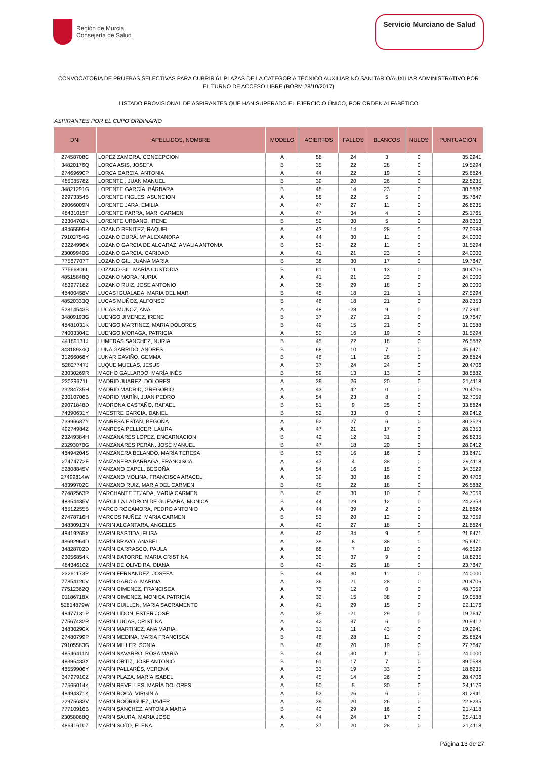Región de Murcia
Consejería de Salud
Servicio Murciano de Salud
CONVOCATORIA DE PRUEBAS SELECTIVAS PARA CUBRIR 61 PLAZAS DE LA CATEGORÍA TÉCNICO AUXILIAR NO SANITARIO/AUXILIAR ADMINISTRATIVO POR EL TURNO DE ACCESO LIBRE (BORM 28/10/2017)
LISTADO PROVISIONAL DE ASPIRANTES QUE HAN SUPERADO EL EJERCICIO ÚNICO, POR ORDEN ALFABÉTICO
ASPIRANTES POR EL CUPO ORDINARIO
| DNI | APELLIDOS, NOMBRE | MODELO | ACIERTOS | FALLOS | BLANCOS | NULOS | PUNTUACIÓN |
| --- | --- | --- | --- | --- | --- | --- | --- |
| 27458708C | LOPEZ ZAMORA, CONCEPCION | A | 58 | 24 | 3 | 0 | 35,2941 |
| 34820176Q | LORCA ASIS, JOSEFA | B | 35 | 22 | 28 | 0 | 19,5294 |
| 27469690P | LORCA GARCIA, ANTONIA | A | 44 | 22 | 19 | 0 | 25,8824 |
| 48508578Z | LORENTE , JUAN MANUEL | B | 39 | 20 | 26 | 0 | 22,8235 |
| 34821291G | LORENTE GARCÍA, BÁRBARA | B | 48 | 14 | 23 | 0 | 30,5882 |
| 22973354B | LORENTE INGLES, ASUNCION | A | 58 | 22 | 5 | 0 | 35,7647 |
| 29066009N | LORENTE JARA, EMILIA | A | 47 | 27 | 11 | 0 | 26,8235 |
| 48431015F | LORENTE PARRA, MARI CARMEN | A | 47 | 34 | 4 | 0 | 25,1765 |
| 23304702K | LORENTE URBANO, IRENE | B | 50 | 30 | 5 | 0 | 28,2353 |
| 48465595H | LOZANO BENITEZ, RAQUEL | A | 43 | 14 | 28 | 0 | 27,0588 |
| 79102754G | LOZANO DURÁ, Mª ALEXANDRA | A | 44 | 30 | 11 | 0 | 24,0000 |
| 23224996X | LOZANO GARCIA DE ALCARAZ, AMALIA ANTONIA | B | 52 | 22 | 11 | 0 | 31,5294 |
| 23009940G | LOZANO GARCIA, CARIDAD | A | 41 | 21 | 23 | 0 | 24,0000 |
| 77567707T | LOZANO GIL, JUANA MARIA | B | 38 | 30 | 17 | 0 | 19,7647 |
| 77566806L | LOZANO GIL, MARÍA CUSTODIA | B | 61 | 11 | 13 | 0 | 40,4706 |
| 48515848Q | LOZANO MORA, NURIA | A | 41 | 21 | 23 | 0 | 24,0000 |
| 48397718Z | LOZANO RUIZ, JOSE ANTONIO | A | 38 | 29 | 18 | 0 | 20,0000 |
| 48400458V | LUCAS IGUALADA, MARIA DEL MAR | B | 45 | 18 | 21 | 1 | 27,5294 |
| 48520333Q | LUCAS MUÑOZ, ALFONSO | B | 46 | 18 | 21 | 0 | 28,2353 |
| 52814543B | LUCAS MUÑOZ, ANA | A | 48 | 28 | 9 | 0 | 27,2941 |
| 34809193G | LUENGO JIMENEZ, IRENE | B | 37 | 27 | 21 | 0 | 19,7647 |
| 48481031K | LUENGO MARTINEZ, MARIA DOLORES | B | 49 | 15 | 21 | 0 | 31,0588 |
| 74003304E | LUENGO MORAGA, PATRICIA | A | 50 | 16 | 19 | 0 | 31,5294 |
| 44189131J | LUMERAS SANCHEZ, NURIA | B | 45 | 22 | 18 | 0 | 26,5882 |
| 34818934Q | LUNA GARRIDO, ANDRES | B | 68 | 10 | 7 | 0 | 45,6471 |
| 31266068Y | LUNAR GAVIÑO, GEMMA | B | 46 | 11 | 28 | 0 | 29,8824 |
| 52827747J | LUQUE MUELAS, JESUS | A | 37 | 24 | 24 | 0 | 20,4706 |
| 23030269R | MACHO GALLARDO, MARÍA INÉS | B | 59 | 13 | 13 | 0 | 38,5882 |
| 23039671L | MADRID JUAREZ, DOLORES | A | 39 | 26 | 20 | 0 | 21,4118 |
| 23284735H | MADRID MADRID, GREGORIO | A | 43 | 42 | 0 | 0 | 20,4706 |
| 23010706B | MADRID MARÍN, JUAN PEDRO | A | 54 | 23 | 8 | 0 | 32,7059 |
| 29071848D | MADRONA CASTAÑO, RAFAEL | B | 51 | 9 | 25 | 0 | 33,8824 |
| 74390631Y | MAESTRE GARCIA, DANIEL | B | 52 | 33 | 0 | 0 | 28,9412 |
| 73996687Y | MANRESA ESTAÑ, BEGOÑA | A | 52 | 27 | 6 | 0 | 30,3529 |
| 49274984Z | MANRESA PELLICER, LAURA | A | 47 | 21 | 17 | 0 | 28,2353 |
| 23249384H | MANZANARES LOPEZ, ENCARNACION | B | 42 | 12 | 31 | 0 | 26,8235 |
| 23293070G | MANZANARES PERAN, JOSE MANUEL | B | 47 | 18 | 20 | 0 | 28,9412 |
| 48494204S | MANZANERA BELANDO, MARÍA TERESA | B | 53 | 16 | 16 | 0 | 33,6471 |
| 27474772F | MANZANERA PÁRRAGA, FRANCISCA | A | 43 | 4 | 38 | 0 | 29,4118 |
| 52808845V | MANZANO CAPEL, BEGOÑA | A | 54 | 16 | 15 | 0 | 34,3529 |
| 27499814W | MANZANO MOLINA, FRANCISCA ARACELI | A | 39 | 30 | 16 | 0 | 20,4706 |
| 48399702C | MANZANO RUIZ, MARIA DEL CARMEN | B | 45 | 22 | 18 | 0 | 26,5882 |
| 27482563R | MARCHANTE TEJADA, MARIA CARMEN | B | 45 | 30 | 10 | 0 | 24,7059 |
| 48354435V | MARCILLA LADRÓN DE GUEVARA, MÓNICA | B | 44 | 29 | 12 | 0 | 24,2353 |
| 48512255B | MARCO ROCAMORA, PEDRO ANTONIO | A | 44 | 39 | 2 | 0 | 21,8824 |
| 27478716H | MARCOS NUÑEZ, MARIA CARMEN | B | 53 | 20 | 12 | 0 | 32,7059 |
| 34830913N | MARIN ALCANTARA, ANGELES | A | 40 | 27 | 18 | 0 | 21,8824 |
| 48419265X | MARIN BASTIDA, ELISA | A | 42 | 34 | 9 | 0 | 21,6471 |
| 48692964D | MARÍN BRAVO, ANABEL | A | 39 | 8 | 38 | 0 | 25,6471 |
| 34828702D | MARÍN CARRASCO, PAULA | A | 68 | 7 | 10 | 0 | 46,3529 |
| 23056854K | MARÍN DATORRE, MARIA CRISTINA | A | 39 | 37 | 9 | 0 | 18,8235 |
| 48434610Z | MARÍN DE OLIVEIRA, DIANA | B | 42 | 25 | 18 | 0 | 23,7647 |
| 23261173P | MARIN FERNANDEZ, JOSEFA | B | 44 | 30 | 11 | 0 | 24,0000 |
| 77854120V | MARÍN GARCÍA, MARINA | A | 36 | 21 | 28 | 0 | 20,4706 |
| 77512362Q | MARIN GIMENEZ, FRANCISCA | A | 73 | 12 | 0 | 0 | 48,7059 |
| 01186718X | MARIN GIMENEZ, MONICA PATRICIA | A | 32 | 15 | 38 | 0 | 19,0588 |
| 52814879W | MARIN GUILLEN, MARIA SACRAMENTO | A | 41 | 29 | 15 | 0 | 22,1176 |
| 48477131P | MARIN LIDON, ESTER JOSÉ | A | 35 | 21 | 29 | 0 | 19,7647 |
| 77567432R | MARIN LUCAS, CRISTINA | A | 42 | 37 | 6 | 0 | 20,9412 |
| 34830290X | MARIN MARTINEZ, ANA MARIA | A | 31 | 11 | 43 | 0 | 19,2941 |
| 27480799P | MARIN MEDINA, MARIA FRANCISCA | B | 46 | 28 | 11 | 0 | 25,8824 |
| 79105583G | MARIN MILLER, SONIA | B | 46 | 20 | 19 | 0 | 27,7647 |
| 48546411N | MARÍN NAVARRO, ROSA MARÍA | B | 44 | 30 | 11 | 0 | 24,0000 |
| 48395483X | MARIN ORTIZ, JOSE ANTONIO | B | 61 | 17 | 7 | 0 | 39,0588 |
| 48559906Y | MARÍN PALLARÉS, VERENA | A | 33 | 19 | 33 | 0 | 18,8235 |
| 34797910Z | MARIN PLAZA, MARIA ISABEL | A | 45 | 14 | 26 | 0 | 28,4706 |
| 77565014K | MARÍN REVELLES, MARÍA DOLORES | A | 50 | 5 | 30 | 0 | 34,1176 |
| 48494371K | MARIN ROCA, VIRGINIA | A | 53 | 26 | 6 | 0 | 31,2941 |
| 22975683V | MARIN RODRIGUEZ, JAVIER | A | 39 | 20 | 26 | 0 | 22,8235 |
| 77710916B | MARIN SANCHEZ, ANTONIA MARIA | B | 40 | 29 | 16 | 0 | 21,4118 |
| 23058068Q | MARIN SAURA, MARIA JOSE | A | 44 | 24 | 17 | 0 | 25,4118 |
| 48641610Z | MARÍN SOTO, ELENA | A | 37 | 20 | 28 | 0 | 21,4118 |
Página 13 de 27